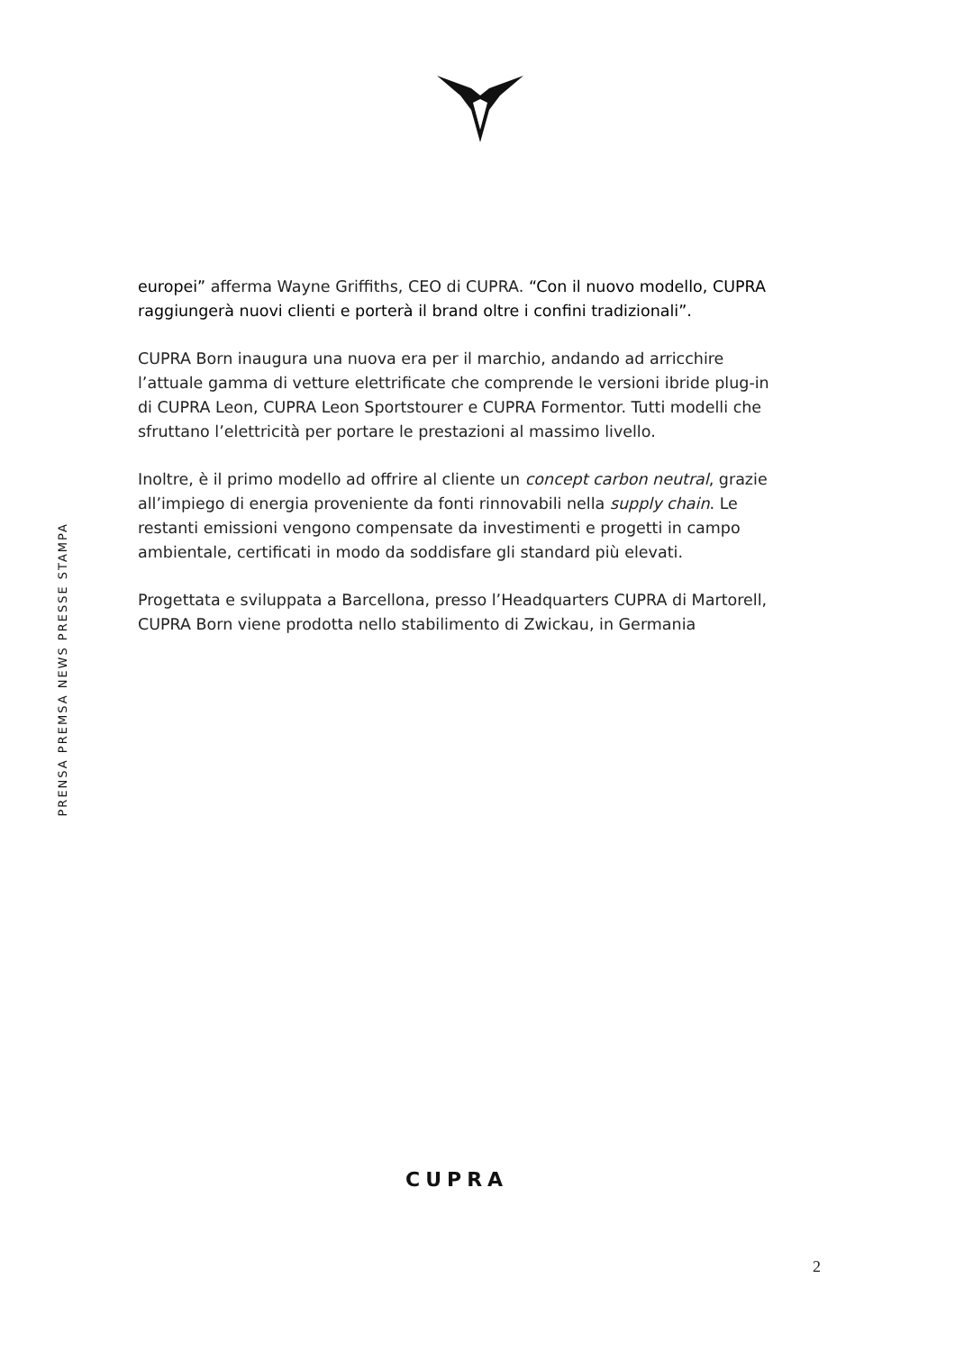PRENSA PREMSA NEWS PRESSE STAMPA
europei” afferma Wayne Griffiths, CEO di CUPRA. “Con il nuovo modello, CUPRA raggiungerà nuovi clienti e porterà il brand oltre i confini tradizionali”.
CUPRA Born inaugura una nuova era per il marchio, andando ad arricchire l’attuale gamma di vetture elettrificate che comprende le versioni ibride plug-in di CUPRA Leon, CUPRA Leon Sportstourer e CUPRA Formentor. Tutti modelli che sfruttano l’elettricità per portare le prestazioni al massimo livello.
Inoltre, è il primo modello ad offrire al cliente un concept carbon neutral, grazie all’impiego di energia proveniente da fonti rinnovabili nella supply chain. Le restanti emissioni vengono compensate da investimenti e progetti in campo ambientale, certificati in modo da soddisfare gli standard più elevati.
Progettata e sviluppata a Barcellona, presso l’Headquarters CUPRA di Martorell, CUPRA Born viene prodotta nello stabilimento di Zwickau, in Germania
CUPRA
2